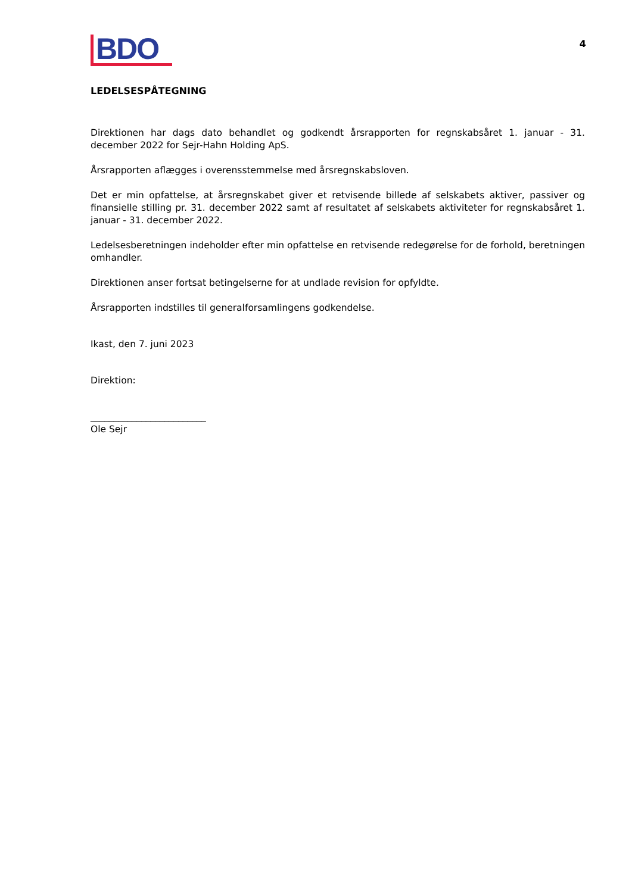BDO
4
LEDELSESPÅTEGNING
Direktionen har dags dato behandlet og godkendt årsrapporten for regnskabsåret 1. januar - 31. december 2022 for Sejr-Hahn Holding ApS.
Årsrapporten aflægges i overensstemmelse med årsregnskabsloven.
Det er min opfattelse, at årsregnskabet giver et retvisende billede af selskabets aktiver, passiver og finansielle stilling pr. 31. december 2022 samt af resultatet af selskabets aktiviteter for regnskabsåret 1. januar - 31. december 2022.
Ledelsesberetningen indeholder efter min opfattelse en retvisende redegørelse for de forhold, beretningen omhandler.
Direktionen anser fortsat betingelserne for at undlade revision for opfyldte.
Årsrapporten indstilles til generalforsamlingens godkendelse.
Ikast, den 7. juni 2023
Direktion:
_________________________
Ole Sejr